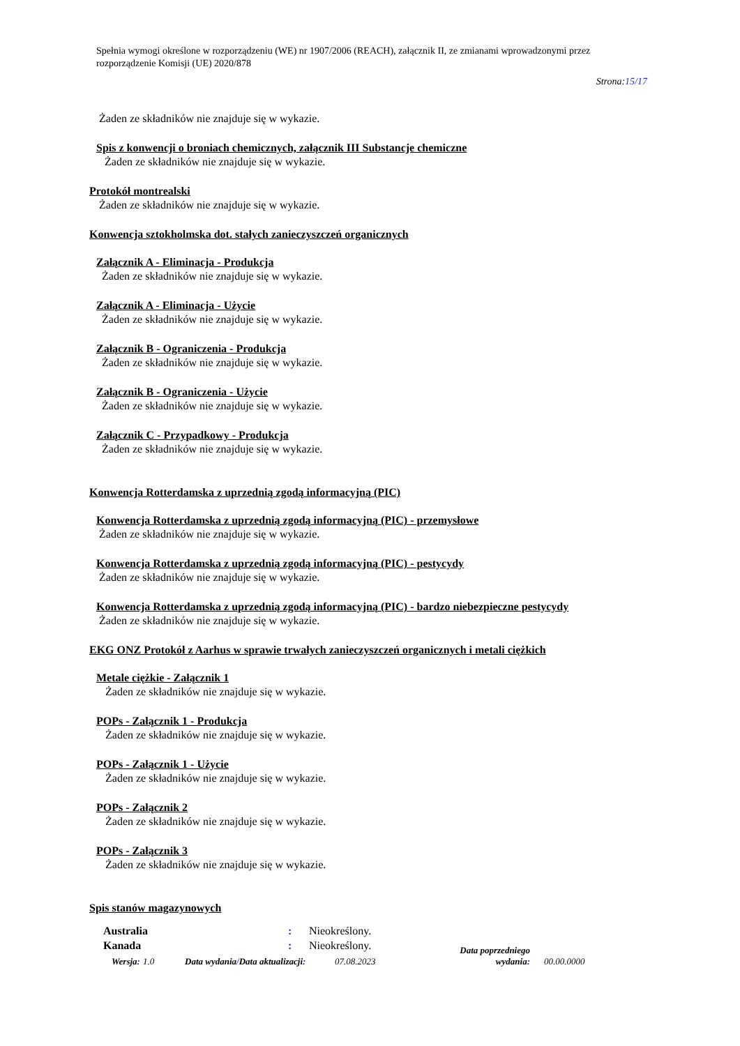Spełnia wymogi określone w rozporządzeniu (WE) nr 1907/2006 (REACH), załącznik II, ze zmianami wprowadzonymi przez rozporządzenie Komisji (UE) 2020/878
Strona:15/17
Żaden ze składników nie znajduje się w wykazie.
Spis z konwencji o broniach chemicznych, załącznik III Substancje chemiczne
Żaden ze składników nie znajduje się w wykazie.
Protokół montrealski
Żaden ze składników nie znajduje się w wykazie.
Konwencja sztokholmska dot. stałych zanieczyszczeń organicznych
Załącznik A - Eliminacja - Produkcja
Żaden ze składników nie znajduje się w wykazie.
Załącznik A - Eliminacja - Użycie
Żaden ze składników nie znajduje się w wykazie.
Załącznik B - Ograniczenia - Produkcja
Żaden ze składników nie znajduje się w wykazie.
Załącznik B - Ograniczenia - Użycie
Żaden ze składników nie znajduje się w wykazie.
Załącznik C - Przypadkowy - Produkcja
Żaden ze składników nie znajduje się w wykazie.
Konwencja Rotterdamska z uprzednią zgodą informacyjną (PIC)
Konwencja Rotterdamska z uprzednią zgodą informacyjną (PIC) - przemysłowe
Żaden ze składników nie znajduje się w wykazie.
Konwencja Rotterdamska z uprzednią zgodą informacyjną (PIC) - pestycydy
Żaden ze składników nie znajduje się w wykazie.
Konwencja Rotterdamska z uprzednią zgodą informacyjną (PIC) - bardzo niebezpieczne pestycydy
Żaden ze składników nie znajduje się w wykazie.
EKG ONZ Protokół z Aarhus w sprawie trwałych zanieczyszczeń organicznych i metali ciężkich
Metale ciężkie - Załącznik 1
Żaden ze składników nie znajduje się w wykazie.
POPs - Załącznik 1 - Produkcja
Żaden ze składników nie znajduje się w wykazie.
POPs - Załącznik 1 - Użycie
Żaden ze składników nie znajduje się w wykazie.
POPs - Załącznik 2
Żaden ze składników nie znajduje się w wykazie.
POPs - Załącznik 3
Żaden ze składników nie znajduje się w wykazie.
Spis stanów magazynowych
Australia : Nieokreślony.
Kanada : Nieokreślony.
Wersja: 1.0 Data wydania/Data aktualizacji: 07.08.2023 Data poprzedniego wydania: 00.00.0000